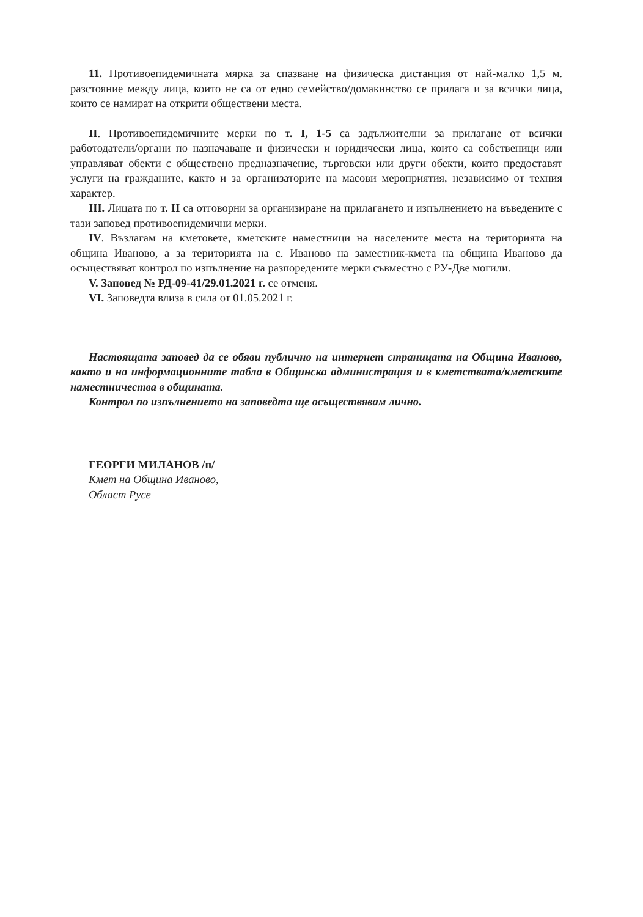11. Противоепидемичната мярка за спазване на физическа дистанция от най-малко 1,5 м. разстояние между лица, които не са от едно семейство/домакинство се прилага и за всички лица, които се намират на открити обществени места.
II. Противоепидемичните мерки по т. I, 1-5 са задължителни за прилагане от всички работодатели/органи по назначаване и физически и юридически лица, които са собственици или управляват обекти с обществено предназначение, търговски или други обекти, които предоставят услуги на гражданите, както и за организаторите на масови мероприятия, независимо от техния характер.
III. Лицата по т. II са отговорни за организиране на прилагането и изпълнението на въведените с тази заповед противоепидемични мерки.
IV. Възлагам на кметовете, кметските наместници на населените места на територията на община Иваново, а за територията на с. Иваново на заместник-кмета на община Иваново да осъществяват контрол по изпълнение на разпоредените мерки съвместно с РУ-Две могили.
V. Заповед № РД-09-41/29.01.2021 г. се отменя.
VI. Заповедта влиза в сила от 01.05.2021 г.
Настоящата заповед да се обяви публично на интернет страницата на Община Иваново, както и на информационните табла в Общинска администрация и в кметствата/кметските наместничества в общината.
Контрол по изпълнението на заповедта ще осъществявам лично.
ГЕОРГИ МИЛАНОВ /п/
Кмет на Община Иваново,
Област Русе